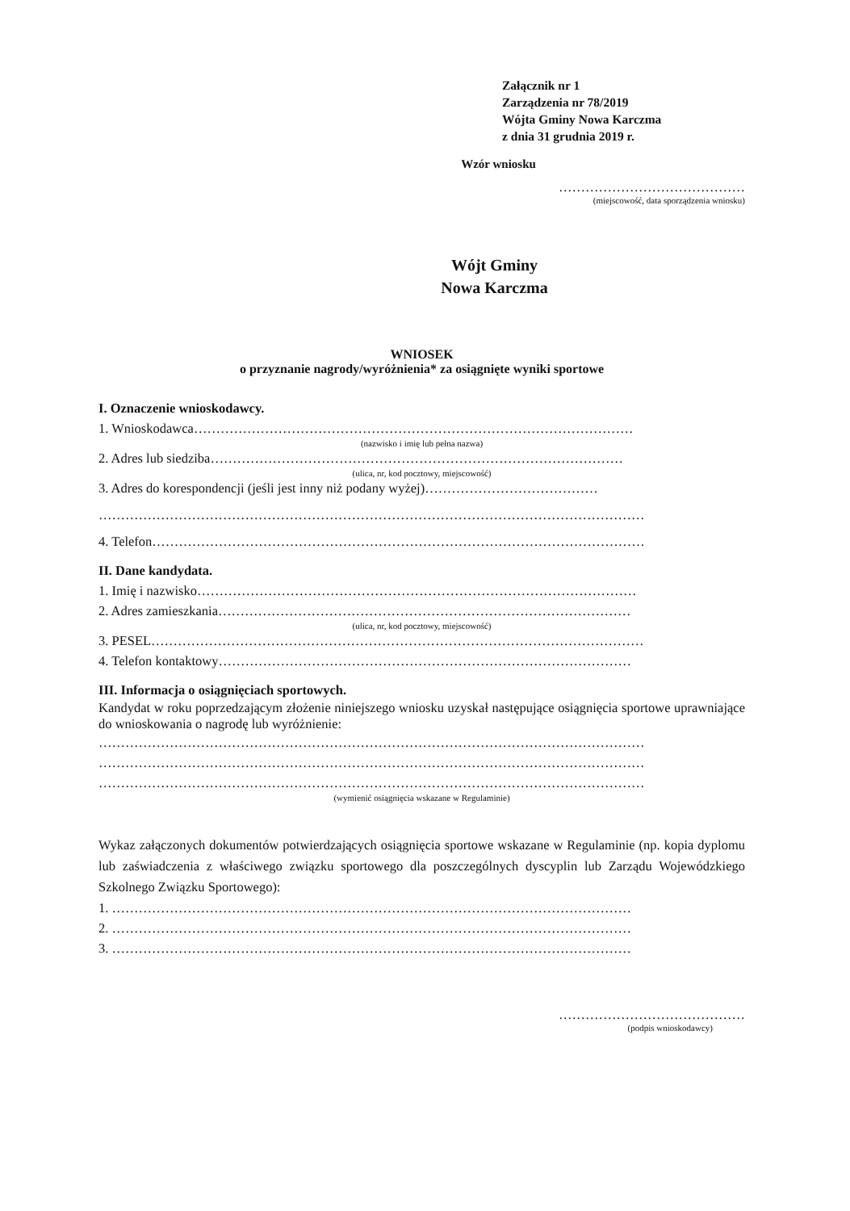Załącznik nr 1
Zarządzenia nr 78/2019
Wójta Gminy Nowa Karczma
z dnia 31 grudnia 2019 r.
Wzór wniosku
……………………………………
(miejscowość, data sporządzenia wniosku)
Wójt Gminy
Nowa Karczma
WNIOSEK
o przyznanie nagrody/wyróżnienia* za osiągnięte wyniki sportowe
I. Oznaczenie wnioskodawcy.
1. Wnioskodawca………………………………………………………………………………………
(nazwisko i imię lub pełna nazwa)
2. Adres lub siedziba…………………………………………………………………………………
(ulica, nr, kod pocztowy, miejscowość)
3. Adres do korespondencji (jeśli jest inny niż podany wyżej)…………………………………
……………………………………………………………………………………………………………
4. Telefon…………………………………………………………………………………………………
II. Dane kandydata.
1. Imię i nazwisko………………………………………………………………………………………
2. Adres zamieszkania…………………………………………………………………………………
(ulica, nr, kod pocztowy, miejscowość)
3. PESEL…………………………………………………………………………………………………
4. Telefon kontaktowy…………………………………………………………………………………
III. Informacja o osiągnięciach sportowych.
Kandydat w roku poprzedzającym złożenie niniejszego wniosku uzyskał następujące osiągnięcia sportowe uprawniające do wnioskowania o nagrodę lub wyróżnienie:
……………………………………………………………………………………………………………
……………………………………………………………………………………………………………
……………………………………………………………………………………………………………
(wymienić osiągnięcia wskazane w Regulaminie)
Wykaz załączonych dokumentów potwierdzających osiągnięcia sportowe wskazane w Regulaminie (np. kopia dyplomu lub zaświadczenia z właściwego związku sportowego dla poszczególnych dyscyplin lub Zarządu Wojewódzkiego Szkolnego Związku Sportowego):
1. ………………………………………………………………………………………………………
2. ………………………………………………………………………………………………………
3. ………………………………………………………………………………………………………
……………………………………
(podpis wnioskodawcy)